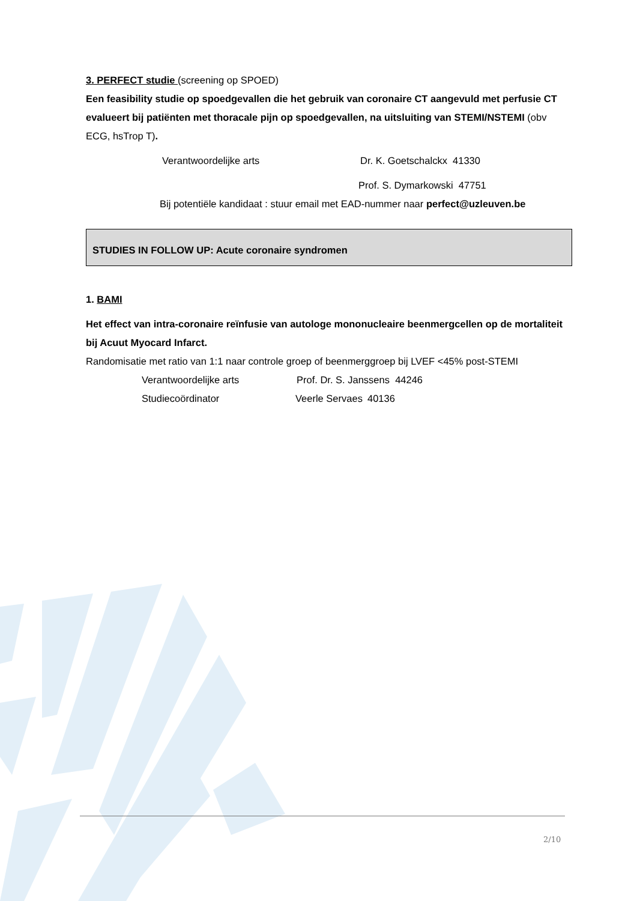3. PERFECT studie (screening op SPOED)
Een feasibility studie op spoedgevallen die het gebruik van coronaire CT aangevuld met perfusie CT evalueert bij patiënten met thoracale pijn op spoedgevallen, na uitsluiting van STEMI/NSTEMI (obv ECG, hsTrop T).
Verantwoordelijke arts Dr. K. Goetschalckx 41330
Prof. S. Dymarkowski 47751
Bij potentiële kandidaat : stuur email met EAD-nummer naar perfect@uzleuven.be
STUDIES IN FOLLOW UP: Acute coronaire syndromen
1. BAMI
Het effect van intra-coronaire reïnfusie van autologe mononucleaire beenmergcellen op de mortaliteit bij Acuut Myocard Infarct.
Randomisatie met ratio van 1:1 naar controle groep of beenmerggroep bij LVEF <45% post-STEMI
Verantwoordelijke arts Prof. Dr. S. Janssens 44246
Studiecoördinator Veerle Servaes 40136
2/10